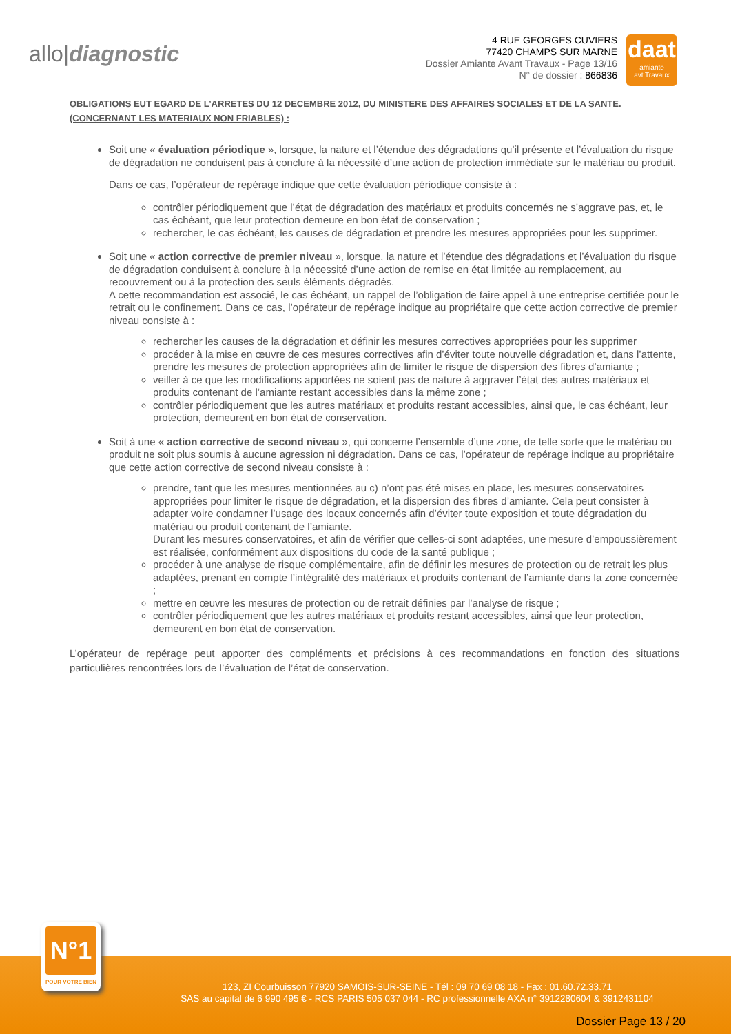allo|diagnostic
4 RUE GEORGES CUVIERS
77420 CHAMPS SUR MARNE
Dossier Amiante Avant Travaux - Page 13/16
N° de dossier : 866836
daat
amiante
avt Travaux
OBLIGATIONS EUT EGARD DE L’ARRETES DU 12 DECEMBRE 2012, DU MINISTERE DES AFFAIRES SOCIALES ET DE LA SANTE. (CONCERNANT LES MATERIAUX NON FRIABLES) :
Soit une « évaluation périodique », lorsque, la nature et l’étendue des dégradations qu’il présente et l’évaluation du risque de dégradation ne conduisent pas à conclure à la nécessité d’une action de protection immédiate sur le matériau ou produit.
Dans ce cas, l’opérateur de repérage indique que cette évaluation périodique consiste à :
contrôler périodiquement que l’état de dégradation des matériaux et produits concernés ne s’aggrave pas, et, le cas échéant, que leur protection demeure en bon état de conservation ;
rechercher, le cas échéant, les causes de dégradation et prendre les mesures appropriées pour les supprimer.
Soit une « action corrective de premier niveau », lorsque, la nature et l’étendue des dégradations et l’évaluation du risque de dégradation conduisent à conclure à la nécessité d’une action de remise en état limitée au remplacement, au recouvrement ou à la protection des seuls éléments dégradés.
A cette recommandation est associé, le cas échéant, un rappel de l’obligation de faire appel à une entreprise certifiée pour le retrait ou le confinement. Dans ce cas, l’opérateur de repérage indique au propriétaire que cette action corrective de premier niveau consiste à :
rechercher les causes de la dégradation et définir les mesures correctives appropriées pour les supprimer
procéder à la mise en œuvre de ces mesures correctives afin d’éviter toute nouvelle dégradation et, dans l’attente, prendre les mesures de protection appropriées afin de limiter le risque de dispersion des fibres d’amiante ;
veiller à ce que les modifications apportées ne soient pas de nature à aggraver l’état des autres matériaux et produits contenant de l’amiante restant accessibles dans la même zone ;
contrôler périodiquement que les autres matériaux et produits restant accessibles, ainsi que, le cas échéant, leur protection, demeurent en bon état de conservation.
Soit à une « action corrective de second niveau », qui concerne l’ensemble d’une zone, de telle sorte que le matériau ou produit ne soit plus soumis à aucune agression ni dégradation. Dans ce cas, l’opérateur de repérage indique au propriétaire que cette action corrective de second niveau consiste à :
prendre, tant que les mesures mentionnées au c) n’ont pas été mises en place, les mesures conservatoires appropriées pour limiter le risque de dégradation, et la dispersion des fibres d’amiante. Cela peut consister à adapter voire condamner l’usage des locaux concernés afin d’éviter toute exposition et toute dégradation du matériau ou produit contenant de l’amiante.
Durant les mesures conservatoires, et afin de vérifier que celles-ci sont adaptées, une mesure d’empoussièrement est réalisée, conformément aux dispositions du code de la santé publique ;
procéder à une analyse de risque complémentaire, afin de définir les mesures de protection ou de retrait les plus adaptées, prenant en compte l’intégralité des matériaux et produits contenant de l’amiante dans la zone concernée ;
mettre en œuvre les mesures de protection ou de retrait définies par l’analyse de risque ;
contrôler périodiquement que les autres matériaux et produits restant accessibles, ainsi que leur protection, demeurent en bon état de conservation.
L’opérateur de repérage peut apporter des compléments et précisions à ces recommandations en fonction des situations particulières rencontrées lors de l’évaluation de l’état de conservation.
123, ZI Courbuisson 77920 SAMOIS-SUR-SEINE - Tél : 09 70 69 08 18 - Fax : 01.60.72.33.71
SAS au capital de 6 990 495 € - RCS PARIS 505 037 044 - RC professionnelle AXA n° 3912280604 & 3912431104
Dossier Page 13 / 20
N°1
POUR VOTRE BIEN